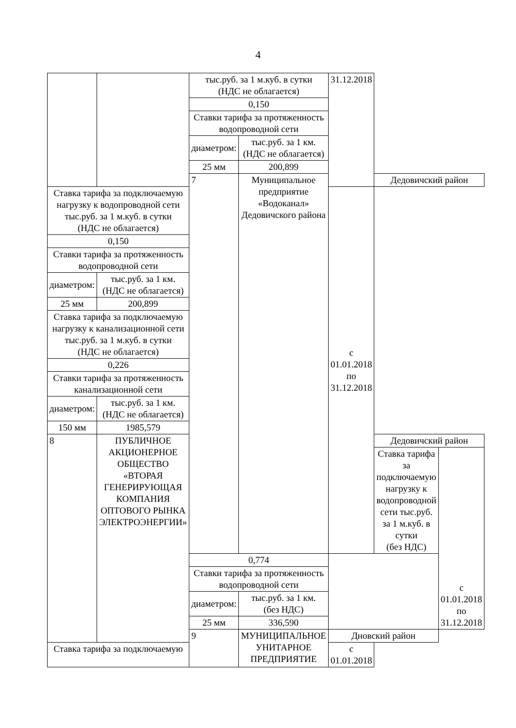4
| | | тыс.руб. за 1 м.куб. в сутки (НДС не облагается) | | 31.12.2018 | | |
| | | 0,150 | | | | |
| | | Ставки тарифа за протяженность водопроводной сети | | | | |
| | | диаметром: | тыс.руб. за 1 км. (НДС не облагается) | | | |
| | | 25 мм | 200,899 | | | |
| | | 7 | Муниципальное предприятие «Водоканал» Дедовичского района | | Дедовичский район | |
| Ставка тарифа за подключаемую нагрузку к водопроводной сети тыс.руб. за 1 м.куб. в сутки (НДС не облагается) | | | | с 01.01.2018 по 31.12.2018 | | |
| 0,150 | | | | | | |
| Ставки тарифа за протяженность водопроводной сети | | | | | | |
| диаметром: | тыс.руб. за 1 км. (НДС не облагается) | | | | | |
| 25 мм | 200,899 | | | | | |
| Ставка тарифа за подключаемую нагрузку к канализационной сети тыс.руб. за 1 м.куб. в сутки (НДС не облагается) | | | | | | |
| 0,226 | | | | | | |
| Ставки тарифа за протяженность канализационной сети | | | | | | |
| диаметром: | тыс.руб. за 1 км. (НДС не облагается) | | | | | |
| 150 мм | 1985,579 | | | | | |
| 8 | ПУБЛИЧНОЕ АКЦИОНЕРНОЕ ОБЩЕСТВО «ВТОРАЯ ГЕНЕРИРУЮЩАЯ КОМПАНИЯ ОПТОВОГО РЫНКА ЭЛЕКТРОЭНЕРГИИ» | | | | Дедовичский район | |
| | | | | | Ставка тарифа за подключаемую нагрузку к водопроводной сети тыс.руб. за 1 м.куб. в сутки (без НДС) | с 01.01.2018 по 31.12.2018 |
| | | 0,774 | | | | |
| | | Ставки тарифа за протяженность водопроводной сети | | | | |
| | | диаметром: | тыс.руб. за 1 км. (без НДС) | | | |
| | | 25 мм | 336,590 | | | |
| | | 9 | МУНИЦИПАЛЬНОЕ УНИТАРНОЕ ПРЕДПРИЯТИЕ | Дновский район | | |
| Ставка тарифа за подключаемую | | | | с 01.01.2018 | | |